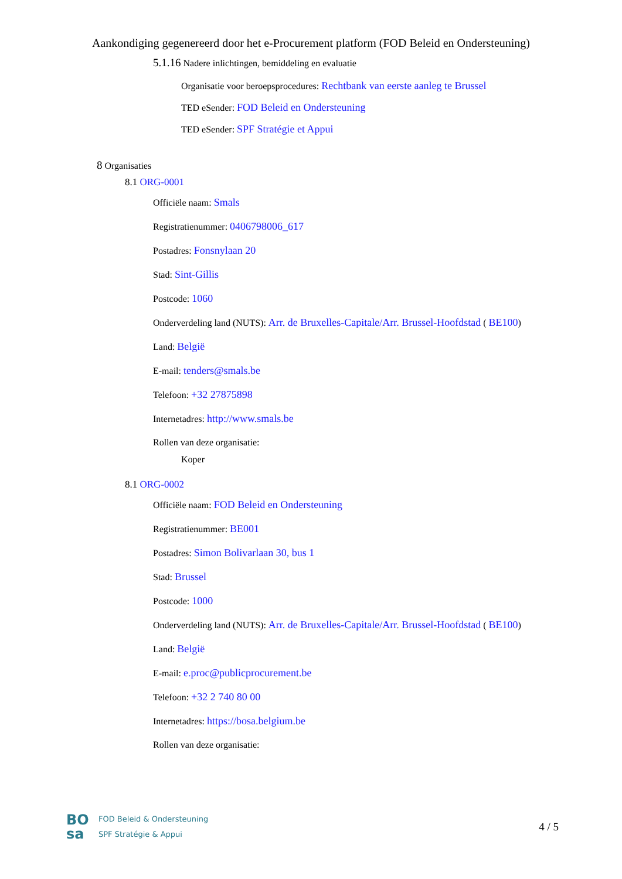Aankondiging gegenereerd door het e-Procurement platform (FOD Beleid en Ondersteuning)
5.1.16 Nadere inlichtingen, bemiddeling en evaluatie
Organisatie voor beroepsprocedures: Rechtbank van eerste aanleg te Brussel
TED eSender: FOD Beleid en Ondersteuning
TED eSender: SPF Stratégie et Appui
8 Organisaties
8.1 ORG-0001
Officiële naam: Smals
Registratienummer: 0406798006_617
Postadres: Fonsnylaan 20
Stad: Sint-Gillis
Postcode: 1060
Onderverdeling land (NUTS): Arr. de Bruxelles-Capitale/Arr. Brussel-Hoofdstad ( BE100)
Land: België
E-mail: tenders@smals.be
Telefoon: +32 27875898
Internetadres: http://www.smals.be
Rollen van deze organisatie:
Koper
8.1 ORG-0002
Officiële naam: FOD Beleid en Ondersteuning
Registratienummer: BE001
Postadres: Simon Bolivarlaan 30, bus 1
Stad: Brussel
Postcode: 1000
Onderverdeling land (NUTS): Arr. de Bruxelles-Capitale/Arr. Brussel-Hoofdstad ( BE100)
Land: België
E-mail: e.proc@publicprocurement.be
Telefoon: +32 2 740 80 00
Internetadres: https://bosa.belgium.be
Rollen van deze organisatie:
BO
sa
FOD Beleid & Ondersteuning
SPF Stratégie & Appui
4 / 5